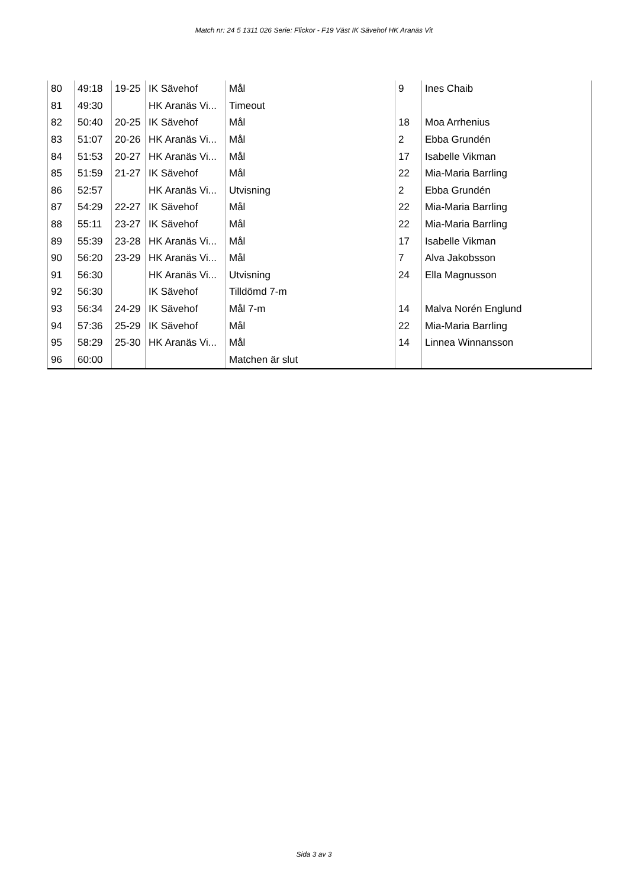Match nr: 24 5 1311 026 Serie: Flickor - F19 Väst IK Sävehof HK Aranäs Vit
| 80 | 49:18 | 19-25 | IK Sävehof | Mål | 9 | Ines Chaib |
| 81 | 49:30 | | HK Aranäs Vi... | Timeout | | |
| 82 | 50:40 | 20-25 | IK Sävehof | Mål | 18 | Moa Arrhenius |
| 83 | 51:07 | 20-26 | HK Aranäs Vi... | Mål | 2 | Ebba Grundén |
| 84 | 51:53 | 20-27 | HK Aranäs Vi... | Mål | 17 | Isabelle Vikman |
| 85 | 51:59 | 21-27 | IK Sävehof | Mål | 22 | Mia-Maria Barrling |
| 86 | 52:57 | | HK Aranäs Vi... | Utvisning | 2 | Ebba Grundén |
| 87 | 54:29 | 22-27 | IK Sävehof | Mål | 22 | Mia-Maria Barrling |
| 88 | 55:11 | 23-27 | IK Sävehof | Mål | 22 | Mia-Maria Barrling |
| 89 | 55:39 | 23-28 | HK Aranäs Vi... | Mål | 17 | Isabelle Vikman |
| 90 | 56:20 | 23-29 | HK Aranäs Vi... | Mål | 7 | Alva Jakobsson |
| 91 | 56:30 | | HK Aranäs Vi... | Utvisning | 24 | Ella Magnusson |
| 92 | 56:30 | | IK Sävehof | Tilldömd 7-m | | |
| 93 | 56:34 | 24-29 | IK Sävehof | Mål 7-m | 14 | Malva Norén Englund |
| 94 | 57:36 | 25-29 | IK Sävehof | Mål | 22 | Mia-Maria Barrling |
| 95 | 58:29 | 25-30 | HK Aranäs Vi... | Mål | 14 | Linnea Winnansson |
| 96 | 60:00 | | | Matchen är slut | | |
Sida 3 av 3